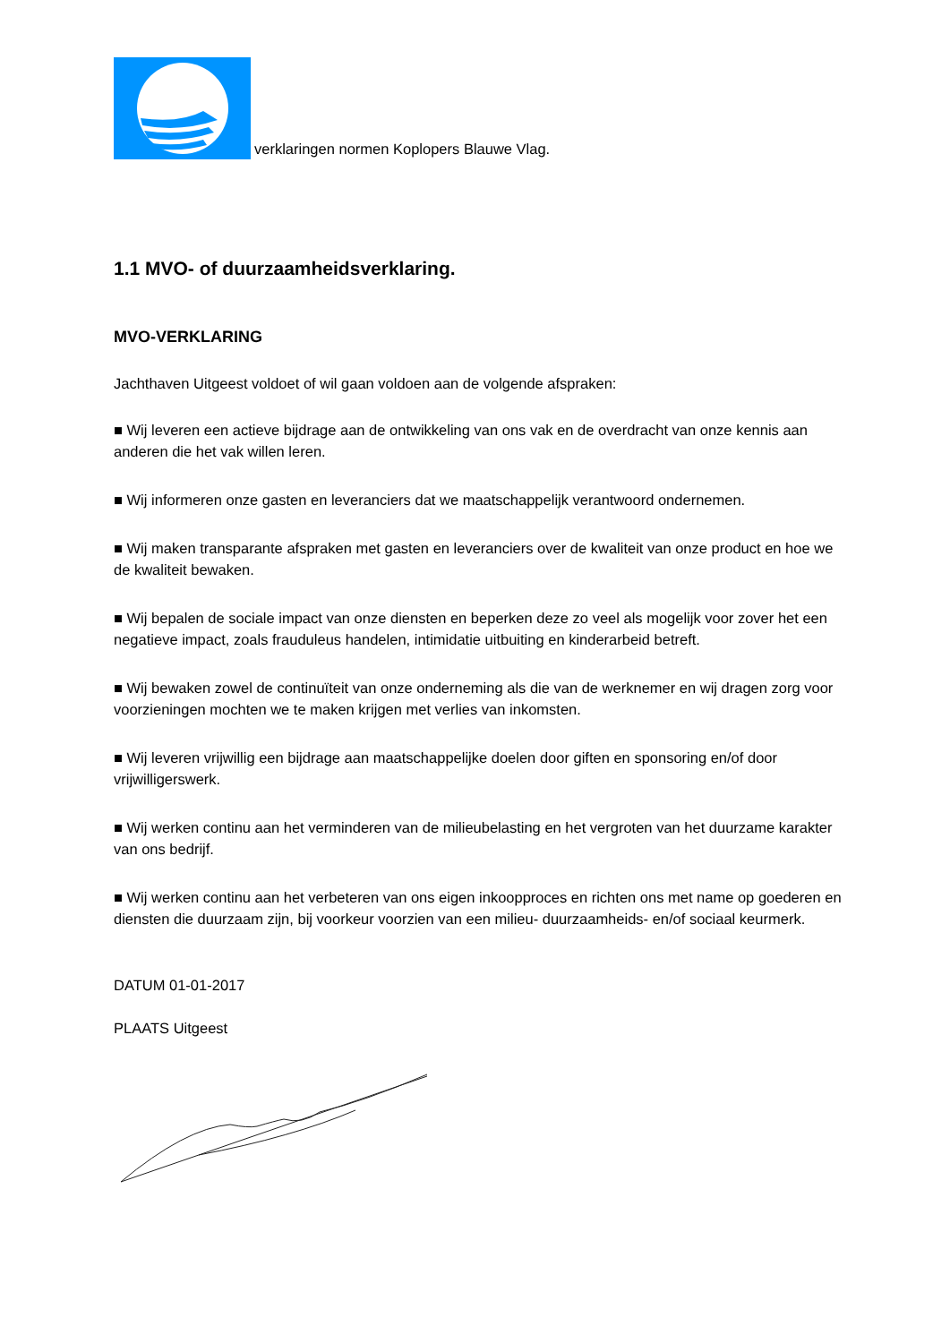verklaringen normen Koplopers Blauwe Vlag.
1.1 MVO- of duurzaamheidsverklaring.
MVO-VERKLARING
Jachthaven Uitgeest voldoet of wil gaan voldoen aan de volgende afspraken:
■ Wij leveren een actieve bijdrage aan de ontwikkeling van ons vak en de overdracht van onze kennis aan anderen die het vak willen leren.
■ Wij informeren onze gasten en leveranciers dat we maatschappelijk verantwoord ondernemen.
■ Wij maken transparante afspraken met gasten en leveranciers over de kwaliteit van onze product en hoe we de kwaliteit bewaken.
■ Wij bepalen de sociale impact van onze diensten en beperken deze zo veel als mogelijk voor zover het een negatieve impact, zoals frauduleus handelen, intimidatie uitbuiting en kinderarbeid betreft.
■ Wij bewaken zowel de continuïteit van onze onderneming als die van de werknemer en wij dragen zorg voor voorzieningen mochten we te maken krijgen met verlies van inkomsten.
■ Wij leveren vrijwillig een bijdrage aan maatschappelijke doelen door giften en sponsoring en/of door vrijwilligerswerk.
■ Wij werken continu aan het verminderen van de milieubelasting en het vergroten van het duurzame karakter van ons bedrijf.
■ Wij werken continu aan het verbeteren van ons eigen inkoopproces en richten ons met name op goederen en diensten die duurzaam zijn, bij voorkeur voorzien van een milieu- duurzaamheids- en/of sociaal keurmerk.
DATUM 01-01-2017
PLAATS Uitgeest